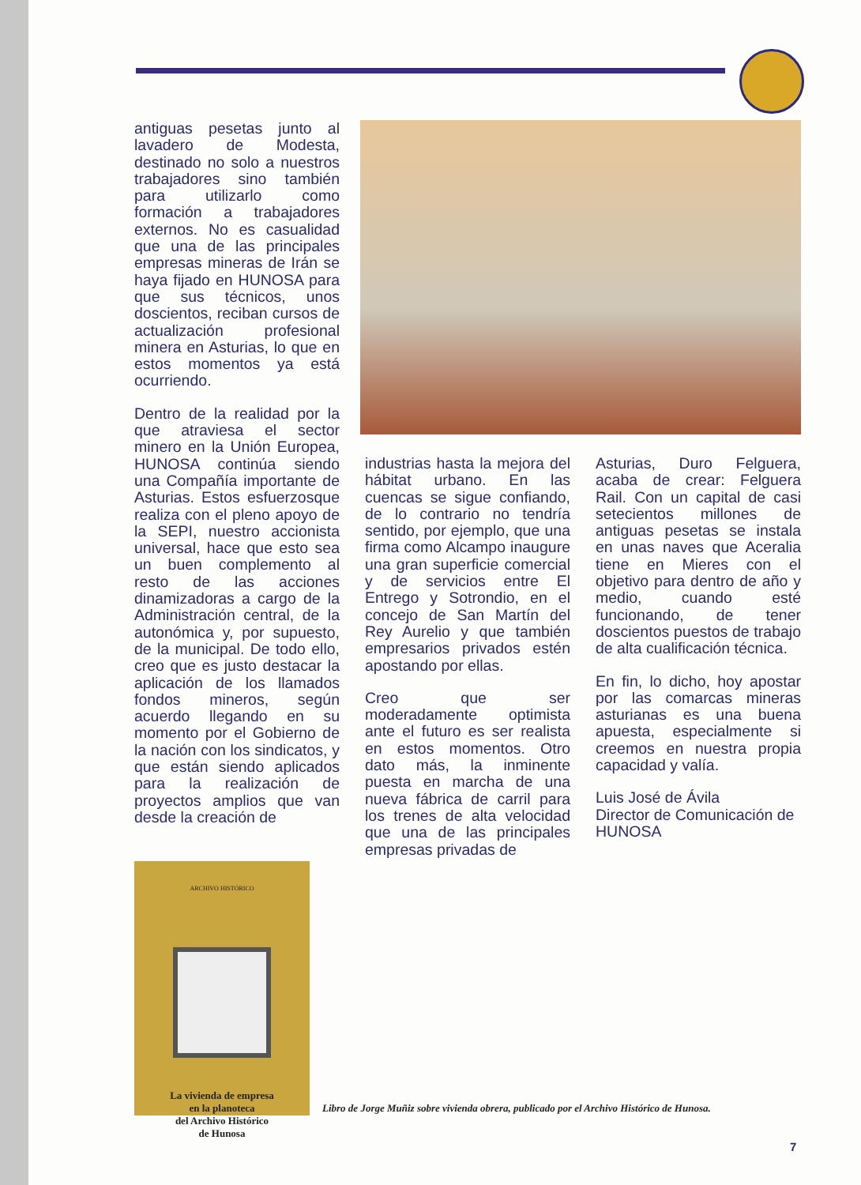antiguas pesetas junto al lavadero de Modesta, destinado no solo a nuestros trabajadores sino también para utilizarlo como formación a trabajadores externos. No es casualidad que una de las principales empresas mineras de Irán se haya fijado en HUNOSA para que sus técnicos, unos doscientos, reciban cursos de actualización profesional minera en Asturias, lo que en estos momentos ya está ocurriendo.
Dentro de la realidad por la que atraviesa el sector minero en la Unión Europea, HUNOSA continúa siendo una Compañía importante de Asturias. Estos esfuerzosque realiza con el pleno apoyo de la SEPI, nuestro accionista universal, hace que esto sea un buen complemento al resto de las acciones dinamizadoras a cargo de la Administración central, de la autonómica y, por supuesto, de la municipal. De todo ello, creo que es justo destacar la aplicación de los llamados fondos mineros, según acuerdo llegando en su momento por el Gobierno de la nación con los sindicatos, y que están siendo aplicados para la realización de proyectos amplios que van desde la creación de
industrias hasta la mejora del hábitat urbano. En las cuencas se sigue confiando, de lo contrario no tendría sentido, por ejemplo, que una firma como Alcampo inaugure una gran superficie comercial y de servicios entre El Entrego y Sotrondio, en el concejo de San Martín del Rey Aurelio y que también empresarios privados estén apostando por ellas.
Creo que ser moderadamente optimista ante el futuro es ser realista en estos momentos. Otro dato más, la inminente puesta en marcha de una nueva fábrica de carril para los trenes de alta velocidad que una de las principales empresas privadas de
Asturias, Duro Felguera, acaba de crear: Felguera Rail. Con un capital de casi setecientos millones de antiguas pesetas se instala en unas naves que Aceralia tiene en Mieres con el objetivo para dentro de año y medio, cuando esté funcionando, de tener doscientos puestos de trabajo de alta cualificación técnica.
En fin, lo dicho, hoy apostar por las comarcas mineras asturianas es una buena apuesta, especialmente si creemos en nuestra propia capacidad y valía.
Luis José de Ávila
Director de Comunicación de HUNOSA
ARCHIVO HISTÓRICO
La vivienda de empresa
en la planoteca
del Archivo Histórico
de Hunosa
Libro de Jorge Muñiz sobre vivienda obrera, publicado por el Archivo Histórico de Hunosa.
7